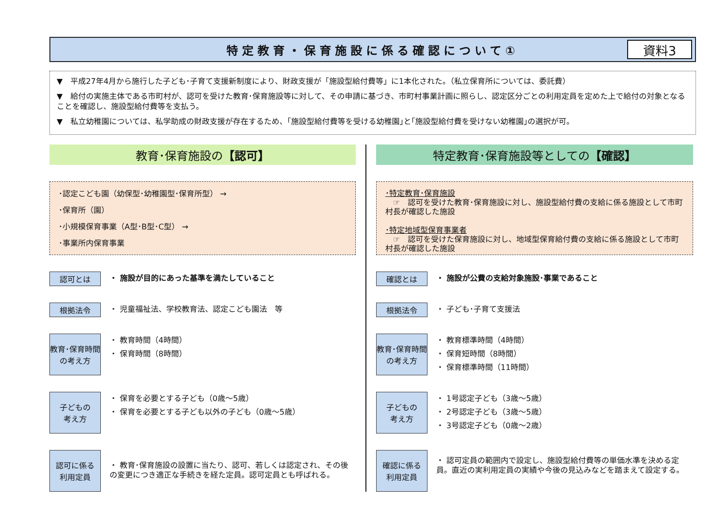特定教育・保育施設に係る確認について①
資料3
▼　平成27年4月から施行した子ども･子育て支援新制度により、財政支援が「施設型給付費等」に1本化された。（私立保育所については、委託費）
▼　給付の実施主体である市町村が、認可を受けた教育･保育施設等に対して、その申請に基づき、市町村事業計画に照らし、認定区分ごとの利用定員を定めた上で給付の対象となることを確認し、施設型給付費等を支払う。
▼　私立幼稚園については、私学助成の財政支援が存在するため、｢施設型給付費等を受ける幼稚園｣と｢施設型給付費を受けない幼稚園｣の選択が可。
教育･保育施設の 【認可】
･認定こども園（幼保型･幼稚園型･保育所型） →
･保育所（園）
･小規模保育事業（A型･B型･C型） →
･事業所内保育事業
認可とは
・ 施設が目的にあった基準を満たしていること
根拠法令
・ 児童福祉法、学校教育法、認定こども園法　等
教育･保育時間の考え方
・ 教育時間（4時間）
・ 保育時間（8時間）
子どもの
考え方
・ 保育を必要とする子ども（0歳～5歳）
・ 保育を必要とする子ども以外の子ども（0歳～5歳）
認可に係る
利用定員
・ 教育･保育施設の設置に当たり、認可、若しくは認定され、その後の変更につき適正な手続きを経た定員。認可定員とも呼ばれる。
特定教育･保育施設等としての 【確認】
･特定教育･保育施設
　☞　認可を受けた教育･保育施設に対し、施設型給付費の支給に係る施設として市町村長が確認した施設
･特定地域型保育事業者
　☞　認可を受けた保育施設に対し、地域型保育給付費の支給に係る施設として市町村長が確認した施設
確認とは
・ 施設が公費の支給対象施設･事業であること
根拠法令
・ 子ども･子育て支援法
教育･保育時間の考え方
・ 教育標準時間（4時間）
・ 保育短時間（8時間）
・ 保育標準時間（11時間）
子どもの
考え方
・ 1号認定子ども（3歳～5歳）
・ 2号認定子ども（3歳～5歳）
・ 3号認定子ども（0歳～2歳）
確認に係る
利用定員
・ 認可定員の範囲内で設定し、施設型給付費等の単価水準を決める定員。直近の実利用定員の実績や今後の見込みなどを踏まえて設定する。